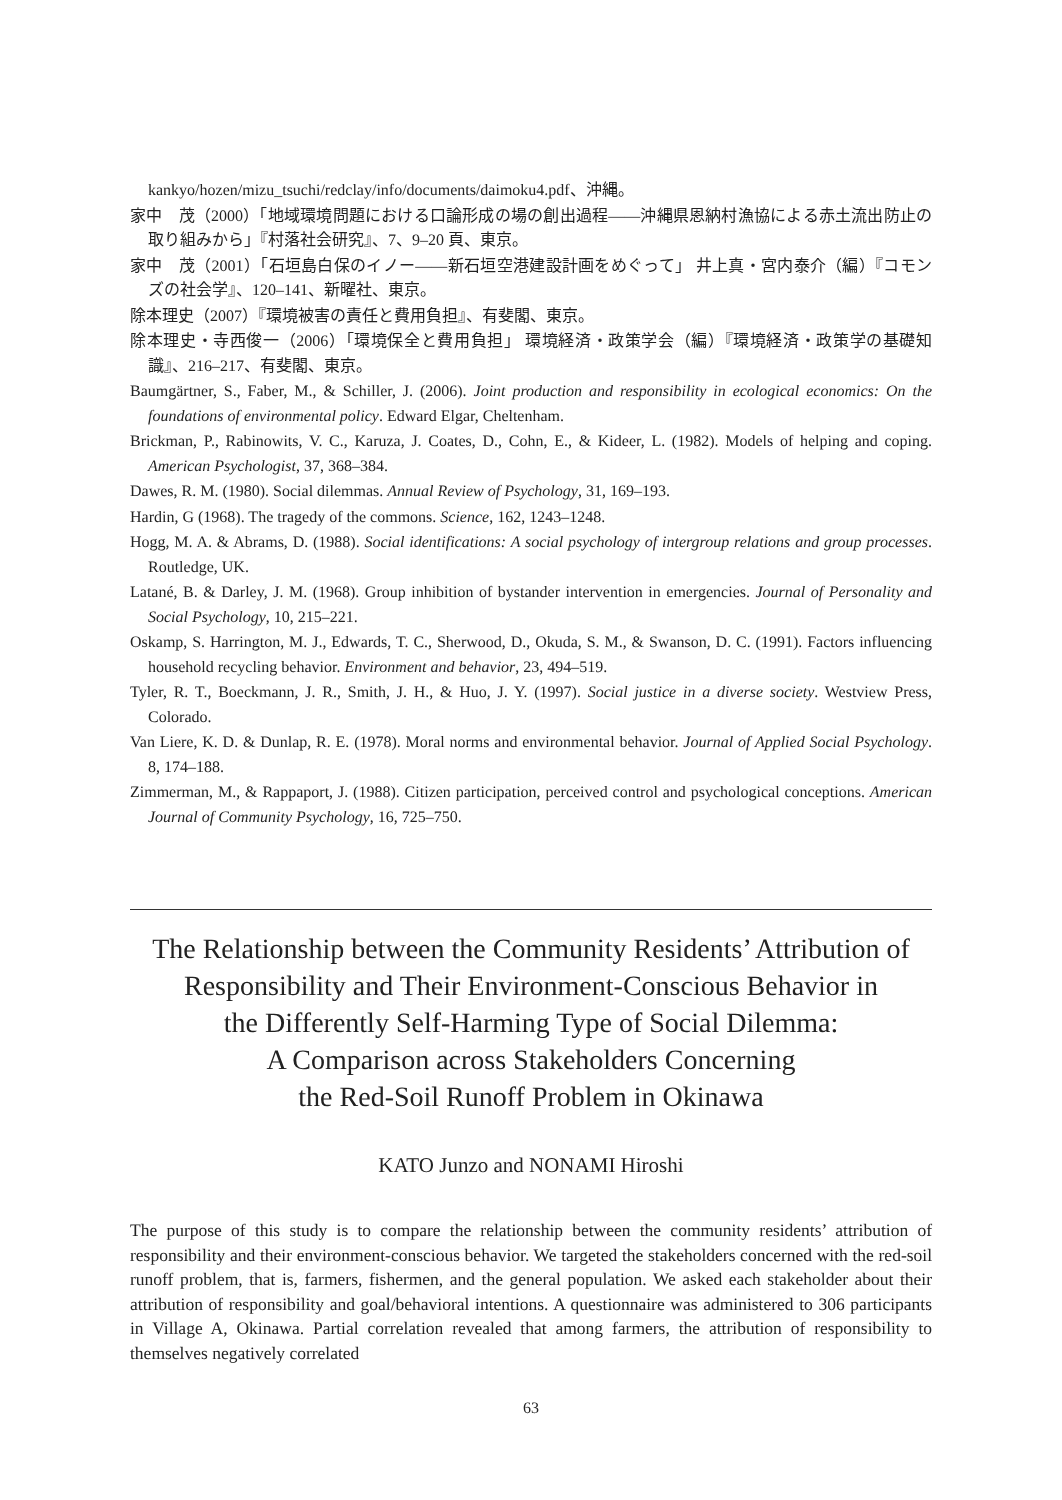kankyo/hozen/mizu_tsuchi/redclay/info/documents/daimoku4.pdf、沖縄。
家中　茂（2000）「地域環境問題における口論形成の場の創出過程——沖縄県恩納村漁協による赤土流出防止の取り組みから」『村落社会研究』、7、9–20 頁、東京。
家中　茂（2001）「石垣島白保のイノー——新石垣空港建設計画をめぐって」 井上真・宮内泰介（編）『コモンズの社会学』、120–141、新曜社、東京。
除本理史（2007）『環境被害の責任と費用負担』、有斐閣、東京。
除本理史・寺西俊一（2006）「環境保全と費用負担」 環境経済・政策学会（編）『環境経済・政策学の基礎知識』、216–217、有斐閣、東京。
Baumgärtner, S., Faber, M., & Schiller, J. (2006). Joint production and responsibility in ecological economics: On the foundations of environmental policy. Edward Elgar, Cheltenham.
Brickman, P., Rabinowits, V. C., Karuza, J. Coates, D., Cohn, E., & Kideer, L. (1982). Models of helping and coping. American Psychologist, 37, 368–384.
Dawes, R. M. (1980). Social dilemmas. Annual Review of Psychology, 31, 169–193.
Hardin, G (1968). The tragedy of the commons. Science, 162, 1243–1248.
Hogg, M. A. & Abrams, D. (1988). Social identifications: A social psychology of intergroup relations and group processes. Routledge, UK.
Latané, B. & Darley, J. M. (1968). Group inhibition of bystander intervention in emergencies. Journal of Personality and Social Psychology, 10, 215–221.
Oskamp, S. Harrington, M. J., Edwards, T. C., Sherwood, D., Okuda, S. M., & Swanson, D. C. (1991). Factors influencing household recycling behavior. Environment and behavior, 23, 494–519.
Tyler, R. T., Boeckmann, J. R., Smith, J. H., & Huo, J. Y. (1997). Social justice in a diverse society. Westview Press, Colorado.
Van Liere, K. D. & Dunlap, R. E. (1978). Moral norms and environmental behavior. Journal of Applied Social Psychology. 8, 174–188.
Zimmerman, M., & Rappaport, J. (1988). Citizen participation, perceived control and psychological conceptions. American Journal of Community Psychology, 16, 725–750.
The Relationship between the Community Residents’ Attribution of
Responsibility and Their Environment-Conscious Behavior in
the Differently Self-Harming Type of Social Dilemma:
A Comparison across Stakeholders Concerning
the Red-Soil Runoff Problem in Okinawa
KATO Junzo and NONAMI Hiroshi
The purpose of this study is to compare the relationship between the community residents’ attribution of responsibility and their environment-conscious behavior. We targeted the stakeholders concerned with the red-soil runoff problem, that is, farmers, fishermen, and the general population. We asked each stakeholder about their attribution of responsibility and goal/behavioral intentions. A questionnaire was administered to 306 participants in Village A, Okinawa. Partial correlation revealed that among farmers, the attribution of responsibility to themselves negatively correlated
63